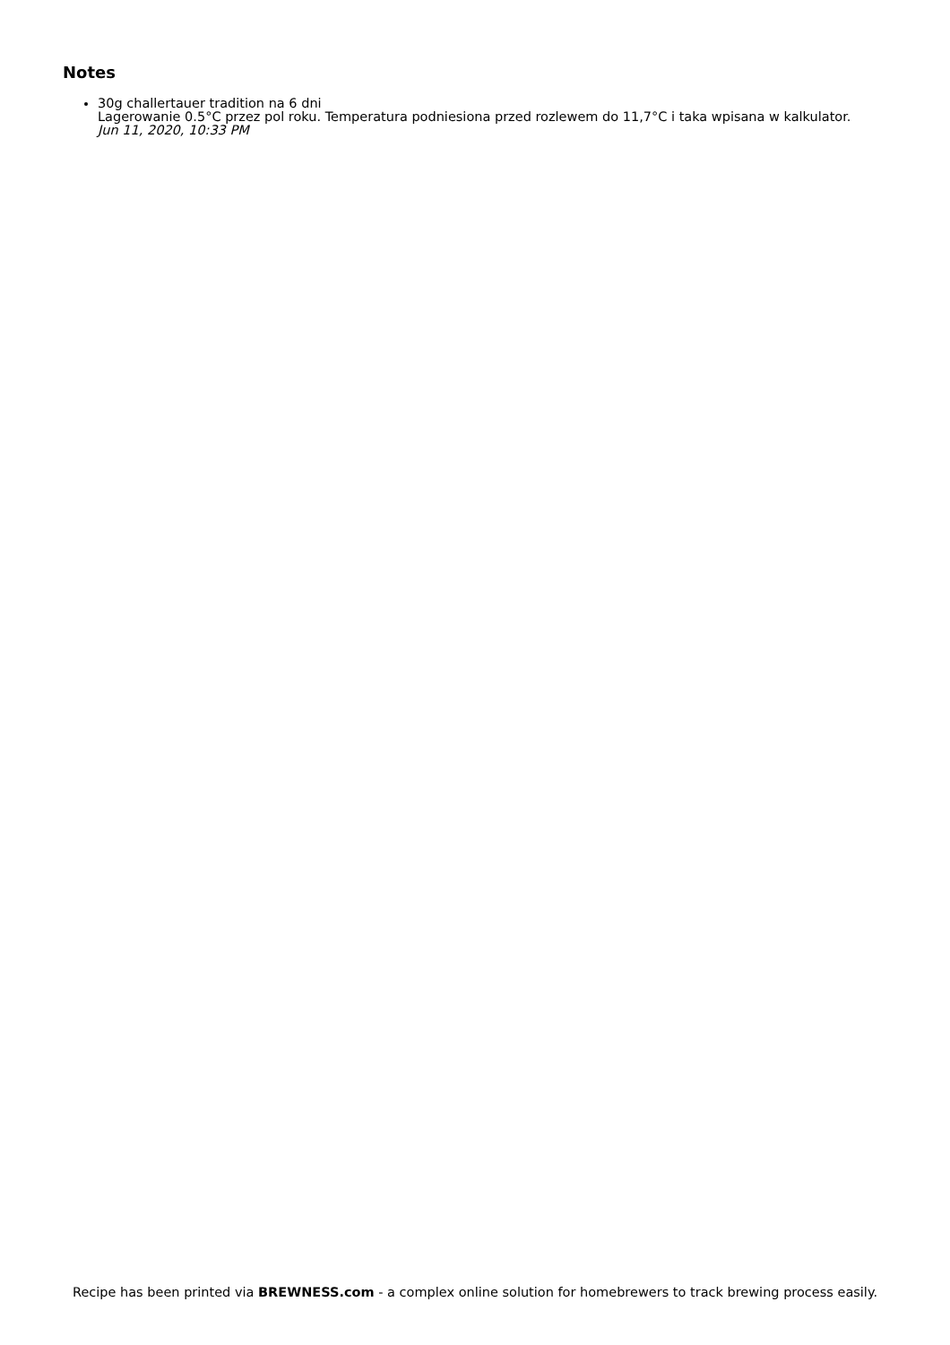Notes
30g challertauer tradition na 6 dni
Lagerowanie 0.5°C przez pol roku. Temperatura podniesiona przed rozlewem do 11,7°C i taka wpisana w kalkulator.
Jun 11, 2020, 10:33 PM
Recipe has been printed via BREWNESS.com - a complex online solution for homebrewers to track brewing process easily.